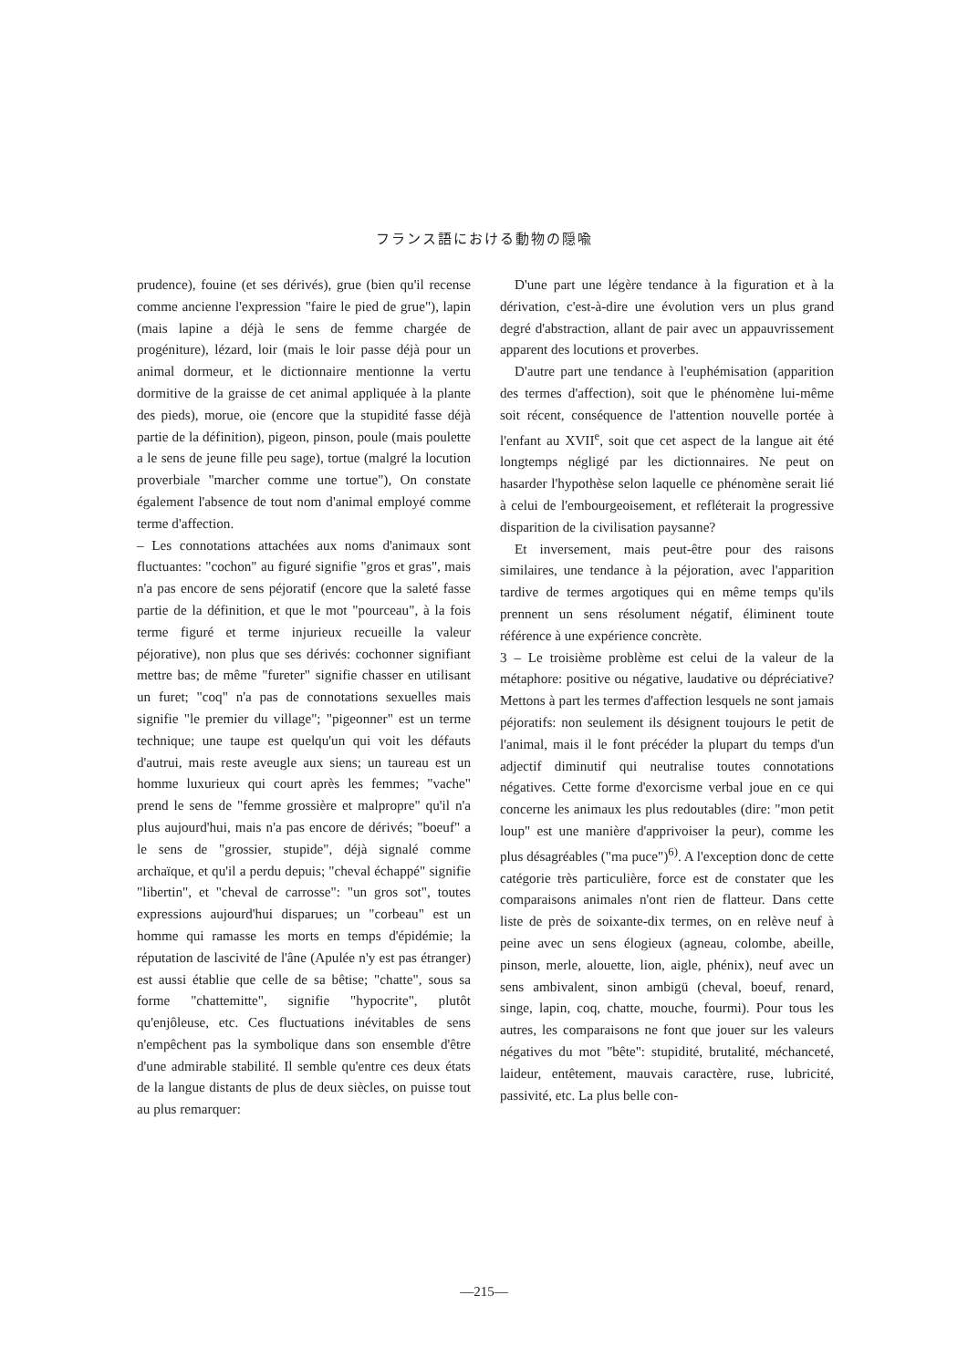フランス語における動物の隠喩
prudence), fouine (et ses dérivés), grue (bien qu'il recense comme ancienne l'expression "faire le pied de grue"), lapin (mais lapine a déjà le sens de femme chargée de progéniture), lézard, loir (mais le loir passe déjà pour un animal dormeur, et le dictionnaire mentionne la vertu dormitive de la graisse de cet animal appliquée à la plante des pieds), morue, oie (encore que la stupidité fasse déjà partie de la définition), pigeon, pinson, poule (mais poulette a le sens de jeune fille peu sage), tortue (malgré la locution proverbiale "marcher comme une tortue"), On constate également l'absence de tout nom d'animal employé comme terme d'affection.
– Les connotations attachées aux noms d'animaux sont fluctuantes: "cochon" au figuré signifie "gros et gras", mais n'a pas encore de sens péjoratif (encore que la saleté fasse partie de la définition, et que le mot "pourceau", à la fois terme figuré et terme injurieux recueille la valeur péjorative), non plus que ses dérivés: cochonner signifiant mettre bas; de même "fureter" signifie chasser en utilisant un furet; "coq" n'a pas de connotations sexuelles mais signifie "le premier du village"; "pigeonner" est un terme technique; une taupe est quelqu'un qui voit les défauts d'autrui, mais reste aveugle aux siens; un taureau est un homme luxurieux qui court après les femmes; "vache" prend le sens de "femme grossière et malpropre" qu'il n'a plus aujourd'hui, mais n'a pas encore de dérivés; "boeuf" a le sens de "grossier, stupide", déjà signalé comme archaïque, et qu'il a perdu depuis; "cheval échappé" signifie "libertin", et "cheval de carrosse": "un gros sot", toutes expressions aujourd'hui disparues; un "corbeau" est un homme qui ramasse les morts en temps d'épidémie; la réputation de lascivité de l'âne (Apulée n'y est pas étranger) est aussi établie que celle de sa bêtise; "chatte", sous sa forme "chattemitte", signifie "hypocrite", plutôt qu'enjôleuse, etc. Ces fluctuations inévitables de sens n'empêchent pas la symbolique dans son ensemble d'être d'une admirable stabilité. Il semble qu'entre ces deux états de la langue distants de plus de deux siècles, on puisse tout au plus remarquer:
D'une part une légère tendance à la figuration et à la dérivation, c'est-à-dire une évolution vers un plus grand degré d'abstraction, allant de pair avec un appauvrissement apparent des locutions et proverbes.
D'autre part une tendance à l'euphémisation (apparition des termes d'affection), soit que le phénomène lui-même soit récent, conséquence de l'attention nouvelle portée à l'enfant au XVII<sup>e</sup>, soit que cet aspect de la langue ait été longtemps négligé par les dictionnaires. Ne peut on hasarder l'hypothèse selon laquelle ce phénomène serait lié à celui de l'embourgeoisement, et refléterait la progressive disparition de la civilisation paysanne?
Et inversement, mais peut-être pour des raisons similaires, une tendance à la péjoration, avec l'apparition tardive de termes argotiques qui en même temps qu'ils prennent un sens résolument négatif, éliminent toute référence à une expérience concrète.
3 – Le troisième problème est celui de la valeur de la métaphore: positive ou négative, laudative ou dépréciative? Mettons à part les termes d'affection lesquels ne sont jamais péjoratifs: non seulement ils désignent toujours le petit de l'animal, mais il le font précéder la plupart du temps d'un adjectif diminutif qui neutralise toutes connotations négatives. Cette forme d'exorcisme verbal joue en ce qui concerne les animaux les plus redoutables (dire: "mon petit loup" est une manière d'apprivoiser la peur), comme les plus désagréables ("ma puce")<sup>6)</sup>. A l'exception donc de cette catégorie très particulière, force est de constater que les comparaisons animales n'ont rien de flatteur. Dans cette liste de près de soixante-dix termes, on en relève neuf à peine avec un sens élogieux (agneau, colombe, abeille, pinson, merle, alouette, lion, aigle, phénix), neuf avec un sens ambivalent, sinon ambigü (cheval, boeuf, renard, singe, lapin, coq, chatte, mouche, fourmi). Pour tous les autres, les comparaisons ne font que jouer sur les valeurs négatives du mot "bête": stupidité, brutalité, méchanceté, laideur, entêtement, mauvais caractère, ruse, lubricité, passivité, etc. La plus belle con-
—215—